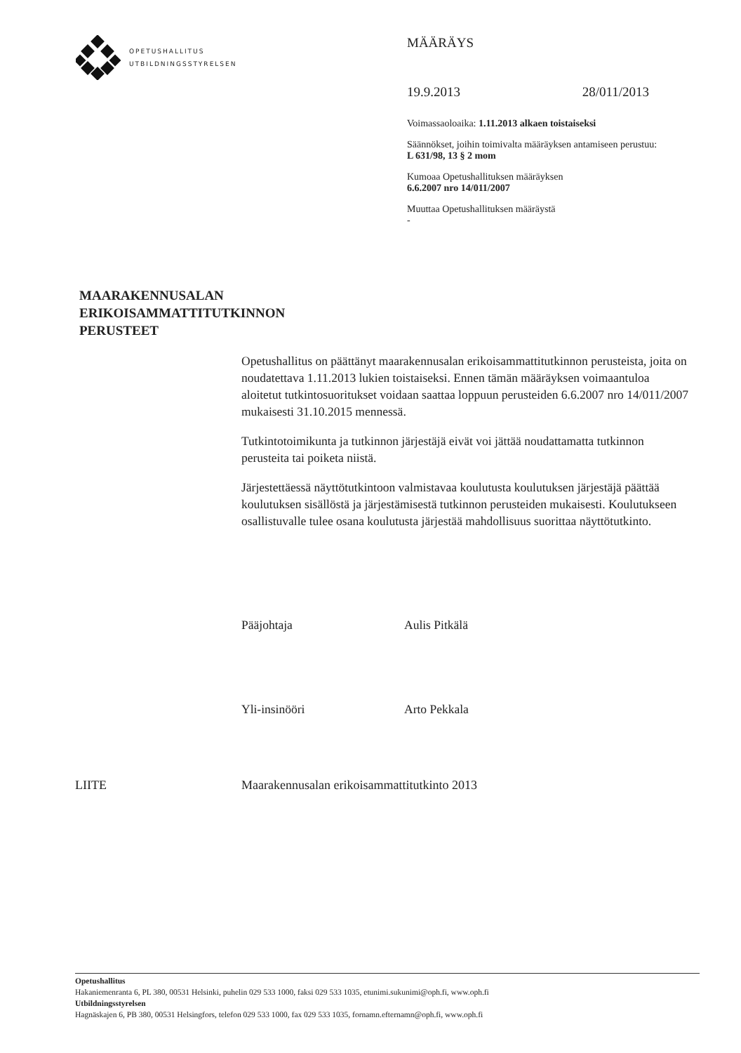OPETUSHALLITUS
UTBILDNINGSSTYRELSEN
MÄÄRÄYS
19.9.2013 28/011/2013
Voimassaoloaika: 1.11.2013 alkaen toistaiseksi
Säännökset, joihin toimivalta määräyksen antamiseen perustuu:
L 631/98, 13 § 2 mom
Kumoaa Opetushallituksen määräyksen
6.6.2007 nro 14/011/2007
Muuttaa Opetushallituksen määräystä
-
MAARAKENNUSALAN
ERIKOISAMMATTITUTKINNON
PERUSTEET
Opetushallitus on päättänyt maarakennusalan erikoisammattitutkinnon perusteista, joita on noudatettava 1.11.2013 lukien toistaiseksi. Ennen tämän määräyksen voimaantuloa aloitetut tutkintosuoritukset voidaan saattaa loppuun perusteiden 6.6.2007 nro 14/011/2007 mukaisesti 31.10.2015 mennessä.
Tutkintotoimikunta ja tutkinnon järjestäjä eivät voi jättää noudattamatta tutkinnon perusteita tai poiketa niistä.
Järjestettäessä näyttötutkintoon valmistavaa koulutusta koulutuksen järjestäjä päättää koulutuksen sisällöstä ja järjestämisestä tutkinnon perusteiden mukaisesti. Koulutukseen osallistuvalle tulee osana koulutusta järjestää mahdollisuus suorittaa näyttötutkinto.
Pääjohtaja Aulis Pitkälä
Yli-insinööri Arto Pekkala
LIITE Maarakennusalan erikoisammattitutkinto 2013
Opetushallitus
Hakaniemenranta 6, PL 380, 00531 Helsinki, puhelin 029 533 1000, faksi 029 533 1035, etunimi.sukunimi@oph.fi, www.oph.fi
Utbildningsstyrelsen
Hagnäskajen 6, PB 380, 00531 Helsingfors, telefon 029 533 1000, fax 029 533 1035, fornamn.efternamn@oph.fi, www.oph.fi